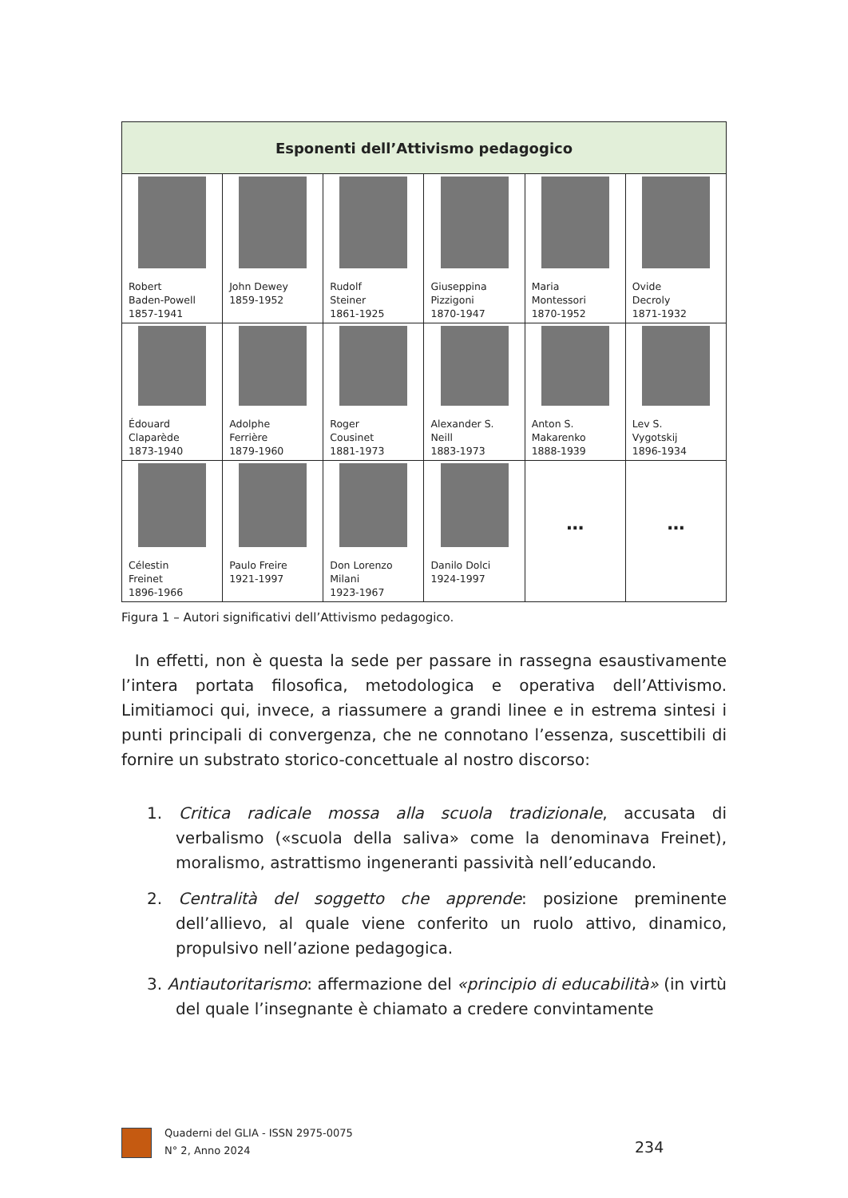| Esponenti dell’Attivismo pedagogico | | | | | |
| --- | --- | --- | --- | --- | --- |
| Robert Baden-Powell 1857-1941 | John Dewey 1859-1952 | Rudolf Steiner 1861-1925 | Giuseppina Pizzigoni 1870-1947 | Maria Montessori 1870-1952 | Ovide Decroly 1871-1932 |
| Édouard Claparède 1873-1940 | Adolphe Ferrière 1879-1960 | Roger Cousinet 1881-1973 | Alexander S. Neill 1883-1973 | Anton S. Makarenko 1888-1939 | Lev S. Vygotskij 1896-1934 |
| Célestin Freinet 1896-1966 | Paulo Freire 1921-1997 | Don Lorenzo Milani 1923-1967 | Danilo Dolci 1924-1997 | … | … |
Figura 1 – Autori significativi dell’Attivismo pedagogico.
In effetti, non è questa la sede per passare in rassegna esaustivamente l’intera portata filosofica, metodologica e operativa dell’Attivismo. Limitiamoci qui, invece, a riassumere a grandi linee e in estrema sintesi i punti principali di convergenza, che ne connotano l’essenza, suscettibili di fornire un substrato storico-concettuale al nostro discorso:
1. Critica radicale mossa alla scuola tradizionale, accusata di verbalismo («scuola della saliva» come la denominava Freinet), moralismo, astrattismo ingeneranti passività nell’educando.
2. Centralità del soggetto che apprende: posizione preminente dell’allievo, al quale viene conferito un ruolo attivo, dinamico, propulsivo nell’azione pedagogica.
3. Antiautoritarismo: affermazione del «principio di educabilità» (in virtù del quale l’insegnante è chiamato a credere convintamente
Quaderni del GLIA - ISSN 2975-0075
N° 2, Anno 2024
234